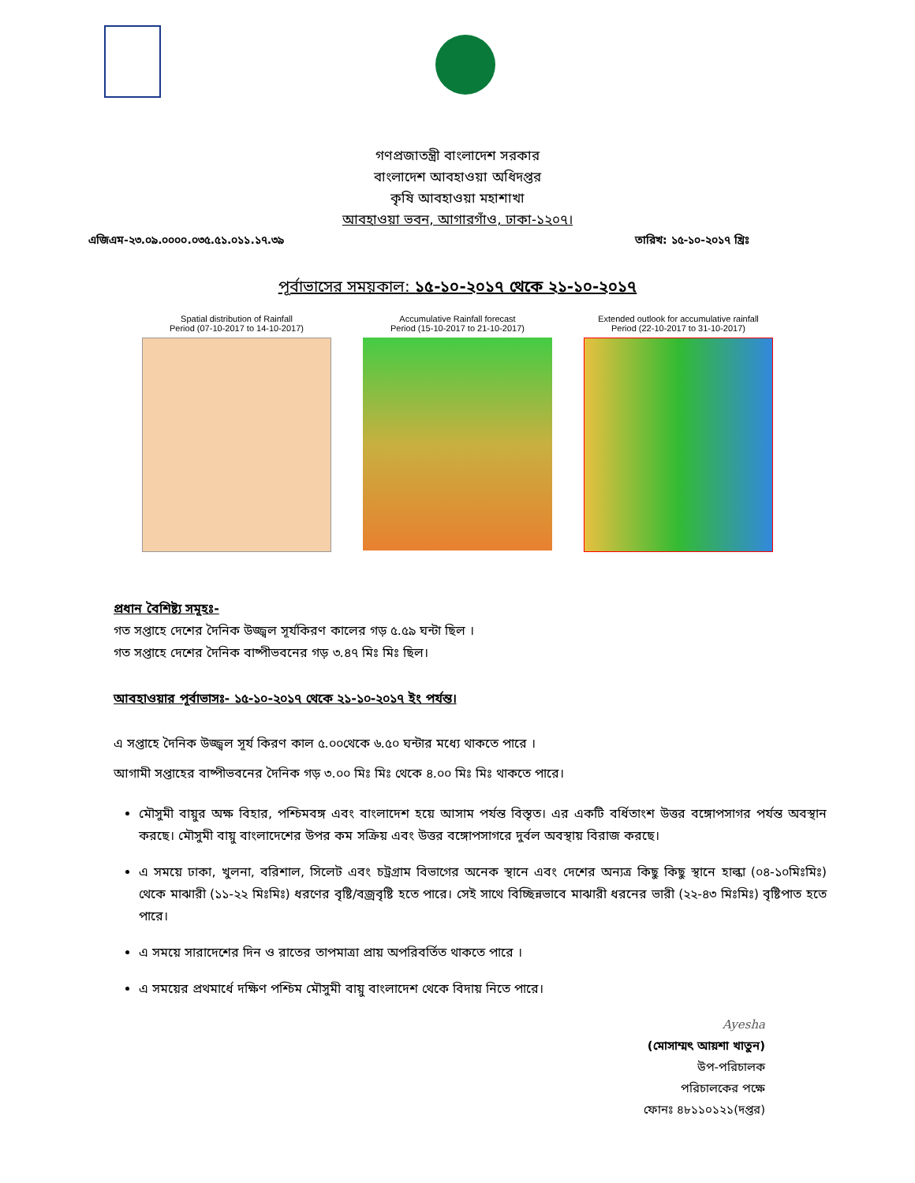গণপ্রজাতন্ত্রী বাংলাদেশ সরকার
বাংলাদেশ আবহাওয়া অধিদপ্তর
কৃষি আবহাওয়া মহাশাখা
আবহাওয়া ভবন, আগারগাঁও, ঢাকা-১২০৭।
এজিএম-২৩.০৯.০০০০.০৩৫.৫১.০১১.১৭.৩৯ তারিখ: ১৫-১০-২০১৭ খ্রিঃ
পূর্বাভাসের সময়কাল: ১৫-১০-২০১৭ থেকে ২১-১০-২০১৭
Spatial distribution of Rainfall
Period (07-10-2017 to 14-10-2017)
Accumulative Rainfall forecast
Period (15-10-2017 to 21-10-2017)
Extended outlook for accumulative rainfall
Period (22-10-2017 to 31-10-2017)
প্রধান বৈশিষ্ট্য সমূহঃ-
গত সপ্তাহে দেশের দৈনিক উজ্জ্বল সূর্যকিরণ কালের গড় ৫.৫৯ ঘন্টা ছিল ।
গত সপ্তাহে দেশের দৈনিক বাষ্পীভবনের গড় ৩.৪৭ মিঃ মিঃ ছিল।
আবহাওয়ার পূর্বাভাসঃ- ১৫-১০-২০১৭ থেকে ২১-১০-২০১৭ ইং পর্যন্ত।
এ সপ্তাহে দৈনিক উজ্জ্বল সূর্য কিরণ কাল ৫.০০থেকে ৬.৫০ ঘন্টার মধ্যে থাকতে পারে ।
আগামী সপ্তাহের বাষ্পীভবনের দৈনিক গড় ৩.০০ মিঃ মিঃ থেকে ৪.০০ মিঃ মিঃ থাকতে পারে।
মৌসুমী বায়ুর অক্ষ বিহার, পশ্চিমবঙ্গ এবং বাংলাদেশ হয়ে আসাম পর্যন্ত বিস্তৃত। এর একটি বর্ধিতাংশ উত্তর বঙ্গোপসাগর পর্যন্ত অবস্থান করছে। মৌসুমী বায়ু বাংলাদেশের উপর কম সক্রিয় এবং উত্তর বঙ্গোপসাগরে দুর্বল অবস্থায় বিরাজ করছে।
এ সময়ে ঢাকা, খুলনা, বরিশাল, সিলেট এবং চট্রগ্রাম বিভাগের অনেক স্থানে এবং দেশের অন্যত্র কিছু কিছু স্থানে হাল্কা (০৪-১০মিঃমিঃ) থেকে মাঝারী (১১-২২ মিঃমিঃ) ধরণের বৃষ্টি/বজ্রবৃষ্টি হতে পারে। সেই সাথে বিচ্ছিন্নভাবে মাঝারী ধরনের ভারী (২২-৪৩ মিঃমিঃ) বৃষ্টিপাত হতে পারে।
এ সময়ে সারাদেশের দিন ও রাতের তাপমাত্রা প্রায় অপরিবর্তিত থাকতে পারে ।
এ সময়ের প্রথমার্ধে দক্ষিণ পশ্চিম মৌসুমী বায়ু বাংলাদেশ থেকে বিদায় নিতে পারে।
Ayesha
(মোসাম্মৎ আয়শা খাতুন)
উপ-পরিচালক
পরিচালকের পক্ষে
ফোনঃ ৪৮১১০১২১(দপ্তর)